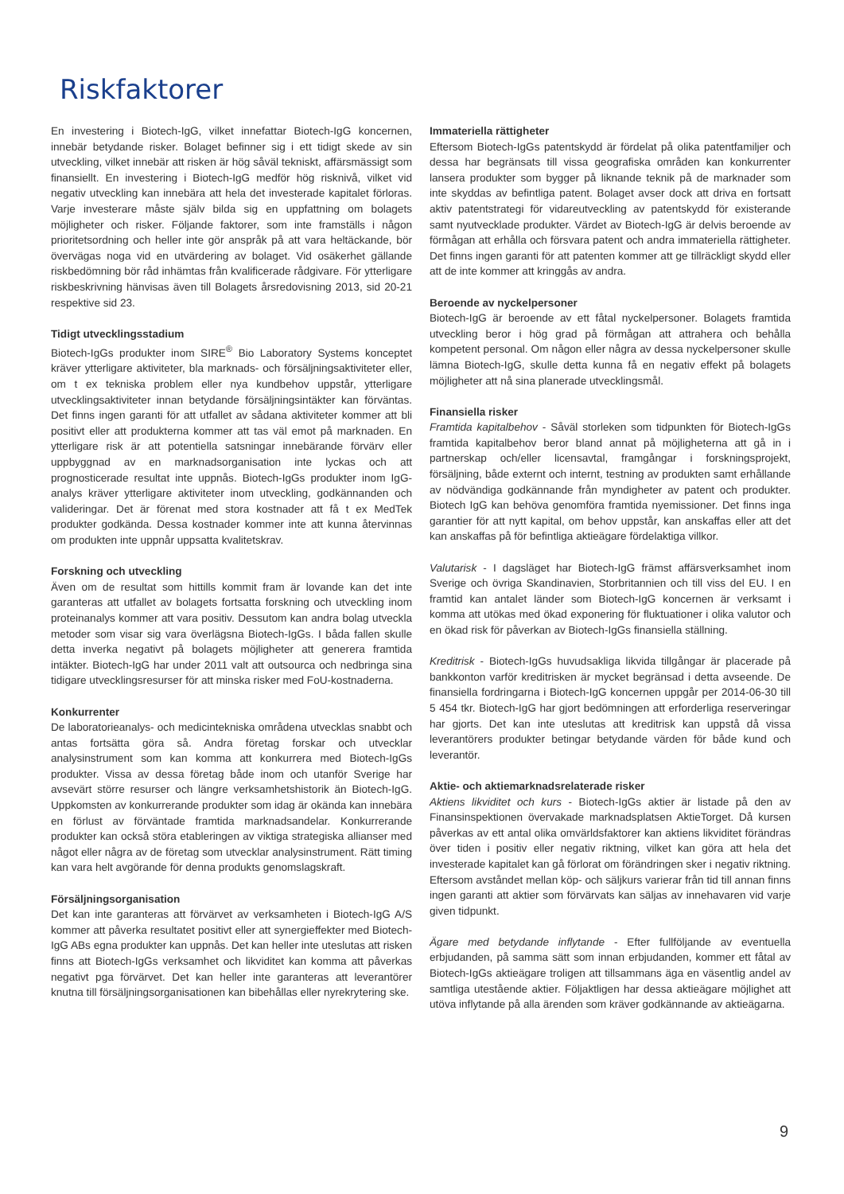Riskfaktorer
En investering i Biotech-IgG, vilket innefattar Biotech-IgG koncernen, innebär betydande risker. Bolaget befinner sig i ett tidigt skede av sin utveckling, vilket innebär att risken är hög såväl tekniskt, affärsmässigt som finansiellt. En investering i Biotech-IgG medför hög risknivå, vilket vid negativ utveckling kan innebära att hela det investerade kapitalet förloras. Varje investerare måste själv bilda sig en uppfattning om bolagets möjligheter och risker. Följande faktorer, som inte framställs i någon prioritetsordning och heller inte gör anspråk på att vara heltäckande, bör övervägas noga vid en utvärdering av bolaget. Vid osäkerhet gällande riskbedömning bör råd inhämtas från kvalificerade rådgivare. För ytterligare riskbeskrivning hänvisas även till Bolagets årsredovisning 2013, sid 20-21 respektive sid 23.
Tidigt utvecklingsstadium
Biotech-IgGs produkter inom SIRE<sup>®</sup> Bio Laboratory Systems konceptet kräver ytterligare aktiviteter, bla marknads- och försäljningsaktiviteter eller, om t ex tekniska problem eller nya kundbehov uppstår, ytterligare utvecklingsaktiviteter innan betydande försäljningsintäkter kan förväntas. Det finns ingen garanti för att utfallet av sådana aktiviteter kommer att bli positivt eller att produkterna kommer att tas väl emot på marknaden. En ytterligare risk är att potentiella satsningar innebärande förvärv eller uppbyggnad av en marknadsorganisation inte lyckas och att prognosticerade resultat inte uppnås. Biotech-IgGs produkter inom IgG-analys kräver ytterligare aktiviteter inom utveckling, godkännanden och valideringar. Det är förenat med stora kostnader att få t ex MedTek produkter godkända. Dessa kostnader kommer inte att kunna återvinnas om produkten inte uppnår uppsatta kvalitetskrav.
Forskning och utveckling
Även om de resultat som hittills kommit fram är lovande kan det inte garanteras att utfallet av bolagets fortsatta forskning och utveckling inom proteinanalys kommer att vara positiv. Dessutom kan andra bolag utveckla metoder som visar sig vara överlägsna Biotech-IgGs. I båda fallen skulle detta inverka negativt på bolagets möjligheter att generera framtida intäkter. Biotech-IgG har under 2011 valt att outsourca och nedbringa sina tidigare utvecklingsresurser för att minska risker med FoU-kostnaderna.
Konkurrenter
De laboratorieanalys- och medicintekniska områdena utvecklas snabbt och antas fortsätta göra så. Andra företag forskar och utvecklar analysinstrument som kan komma att konkurrera med Biotech-IgGs produkter. Vissa av dessa företag både inom och utanför Sverige har avsevärt större resurser och längre verksamhetshistorik än Biotech-IgG. Uppkomsten av konkurrerande produkter som idag är okända kan innebära en förlust av förväntade framtida marknadsandelar. Konkurrerande produkter kan också störa etableringen av viktiga strategiska allianser med något eller några av de företag som utvecklar analysinstrument. Rätt timing kan vara helt avgörande för denna produkts genomslagskraft.
Försäljningsorganisation
Det kan inte garanteras att förvärvet av verksamheten i Biotech-IgG A/S kommer att påverka resultatet positivt eller att synergieffekter med Biotech-IgG ABs egna produkter kan uppnås. Det kan heller inte uteslutas att risken finns att Biotech-IgGs verksamhet och likviditet kan komma att påverkas negativt pga förvärvet. Det kan heller inte garanteras att leverantörer knutna till försäljningsorganisationen kan bibehållas eller nyrekrytering ske.
Immateriella rättigheter
Eftersom Biotech-IgGs patentskydd är fördelat på olika patentfamiljer och dessa har begränsats till vissa geografiska områden kan konkurrenter lansera produkter som bygger på liknande teknik på de marknader som inte skyddas av befintliga patent. Bolaget avser dock att driva en fortsatt aktiv patentstrategi för vidareutveckling av patentskydd för existerande samt nyutvecklade produkter. Värdet av Biotech-IgG är delvis beroende av förmågan att erhålla och försvara patent och andra immateriella rättigheter. Det finns ingen garanti för att patenten kommer att ge tillräckligt skydd eller att de inte kommer att kringgås av andra.
Beroende av nyckelpersoner
Biotech-IgG är beroende av ett fåtal nyckelpersoner. Bolagets framtida utveckling beror i hög grad på förmågan att attrahera och behålla kompetent personal. Om någon eller några av dessa nyckelpersoner skulle lämna Biotech-IgG, skulle detta kunna få en negativ effekt på bolagets möjligheter att nå sina planerade utvecklingsmål.
Finansiella risker
Framtida kapitalbehov - Såväl storleken som tidpunkten för Biotech-IgGs framtida kapitalbehov beror bland annat på möjligheterna att gå in i partnerskap och/eller licensavtal, framgångar i forskningsprojekt, försäljning, både externt och internt, testning av produkten samt erhållande av nödvändiga godkännande från myndigheter av patent och produkter. Biotech IgG kan behöva genomföra framtida nyemissioner. Det finns inga garantier för att nytt kapital, om behov uppstår, kan anskaffas eller att det kan anskaffas på för befintliga aktieägare fördelaktiga villkor.
Valutarisk - I dagsläget har Biotech-IgG främst affärsverksamhet inom Sverige och övriga Skandinavien, Storbritannien och till viss del EU. I en framtid kan antalet länder som Biotech-IgG koncernen är verksamt i komma att utökas med ökad exponering för fluktuationer i olika valutor och en ökad risk för påverkan av Biotech-IgGs finansiella ställning.
Kreditrisk - Biotech-IgGs huvudsakliga likvida tillgångar är placerade på bankkonton varför kreditrisken är mycket begränsad i detta avseende. De finansiella fordringarna i Biotech-IgG koncernen uppgår per 2014-06-30 till 5 454 tkr. Biotech-IgG har gjort bedömningen att erforderliga reserveringar har gjorts. Det kan inte uteslutas att kreditrisk kan uppstå då vissa leverantörers produkter betingar betydande värden för både kund och leverantör.
Aktie- och aktiemarknadsrelaterade risker
Aktiens likviditet och kurs - Biotech-IgGs aktier är listade på den av Finansinspektionen övervakade marknadsplatsen AktieTorget. Då kursen påverkas av ett antal olika omvärldsfaktorer kan aktiens likviditet förändras över tiden i positiv eller negativ riktning, vilket kan göra att hela det investerade kapitalet kan gå förlorat om förändringen sker i negativ riktning. Eftersom avståndet mellan köp- och säljkurs varierar från tid till annan finns ingen garanti att aktier som förvärvats kan säljas av innehavaren vid varje given tidpunkt.
Ägare med betydande inflytande - Efter fullföljande av eventuella erbjudanden, på samma sätt som innan erbjudanden, kommer ett fåtal av Biotech-IgGs aktieägare troligen att tillsammans äga en väsentlig andel av samtliga utestående aktier. Följaktligen har dessa aktieägare möjlighet att utöva inflytande på alla ärenden som kräver godkännande av aktieägarna.
9